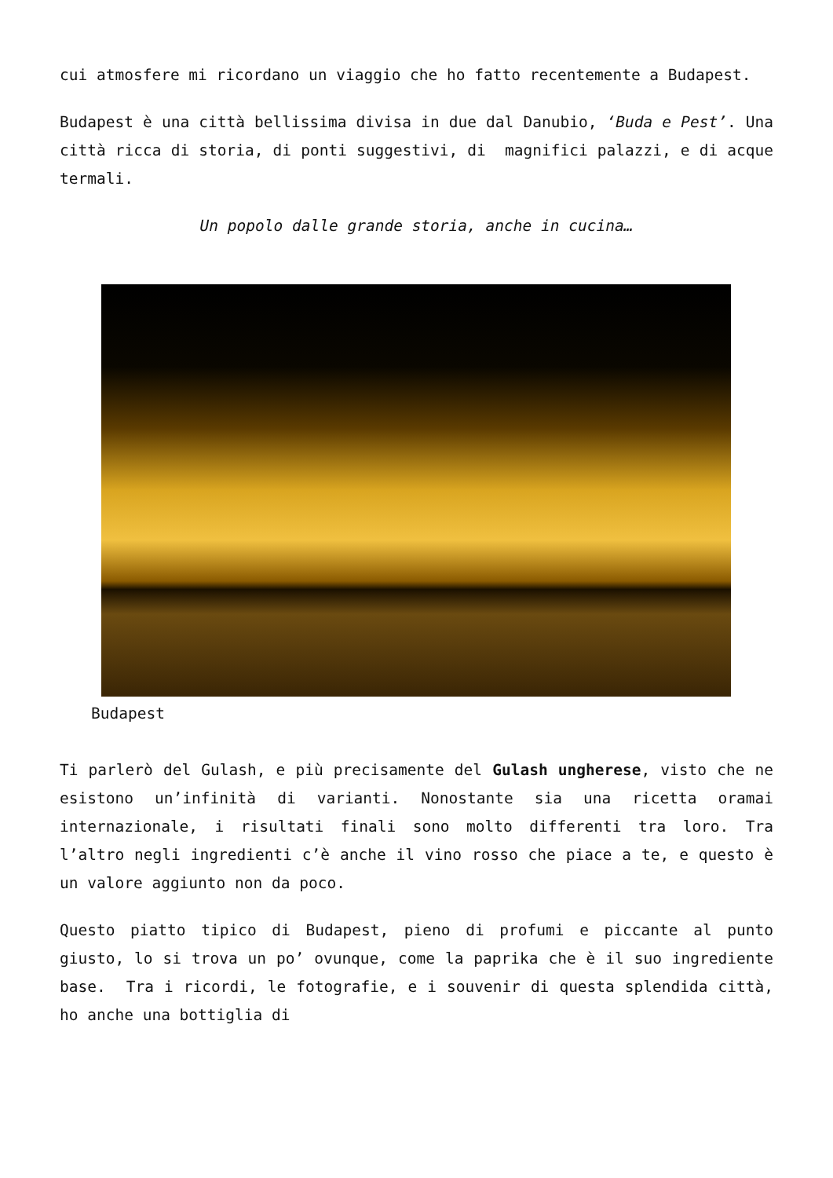cui atmosfere mi ricordano un viaggio che ho fatto recentemente a Budapest.
Budapest è una città bellissima divisa in due dal Danubio, ‘Buda e Pest’. Una città ricca di storia, di ponti suggestivi, di magnifici palazzi, e di acque termali.
Un popolo dalle grande storia, anche in cucina…
Budapest
Ti parlerò del Gulash, e più precisamente del Gulash ungherese, visto che ne esistono un’infinità di varianti. Nonostante sia una ricetta oramai internazionale, i risultati finali sono molto differenti tra loro. Tra l’altro negli ingredienti c’è anche il vino rosso che piace a te, e questo è un valore aggiunto non da poco.
Questo piatto tipico di Budapest, pieno di profumi e piccante al punto giusto, lo si trova un po’ ovunque, come la paprika che è il suo ingrediente base. Tra i ricordi, le fotografie, e i souvenir di questa splendida città, ho anche una bottiglia di